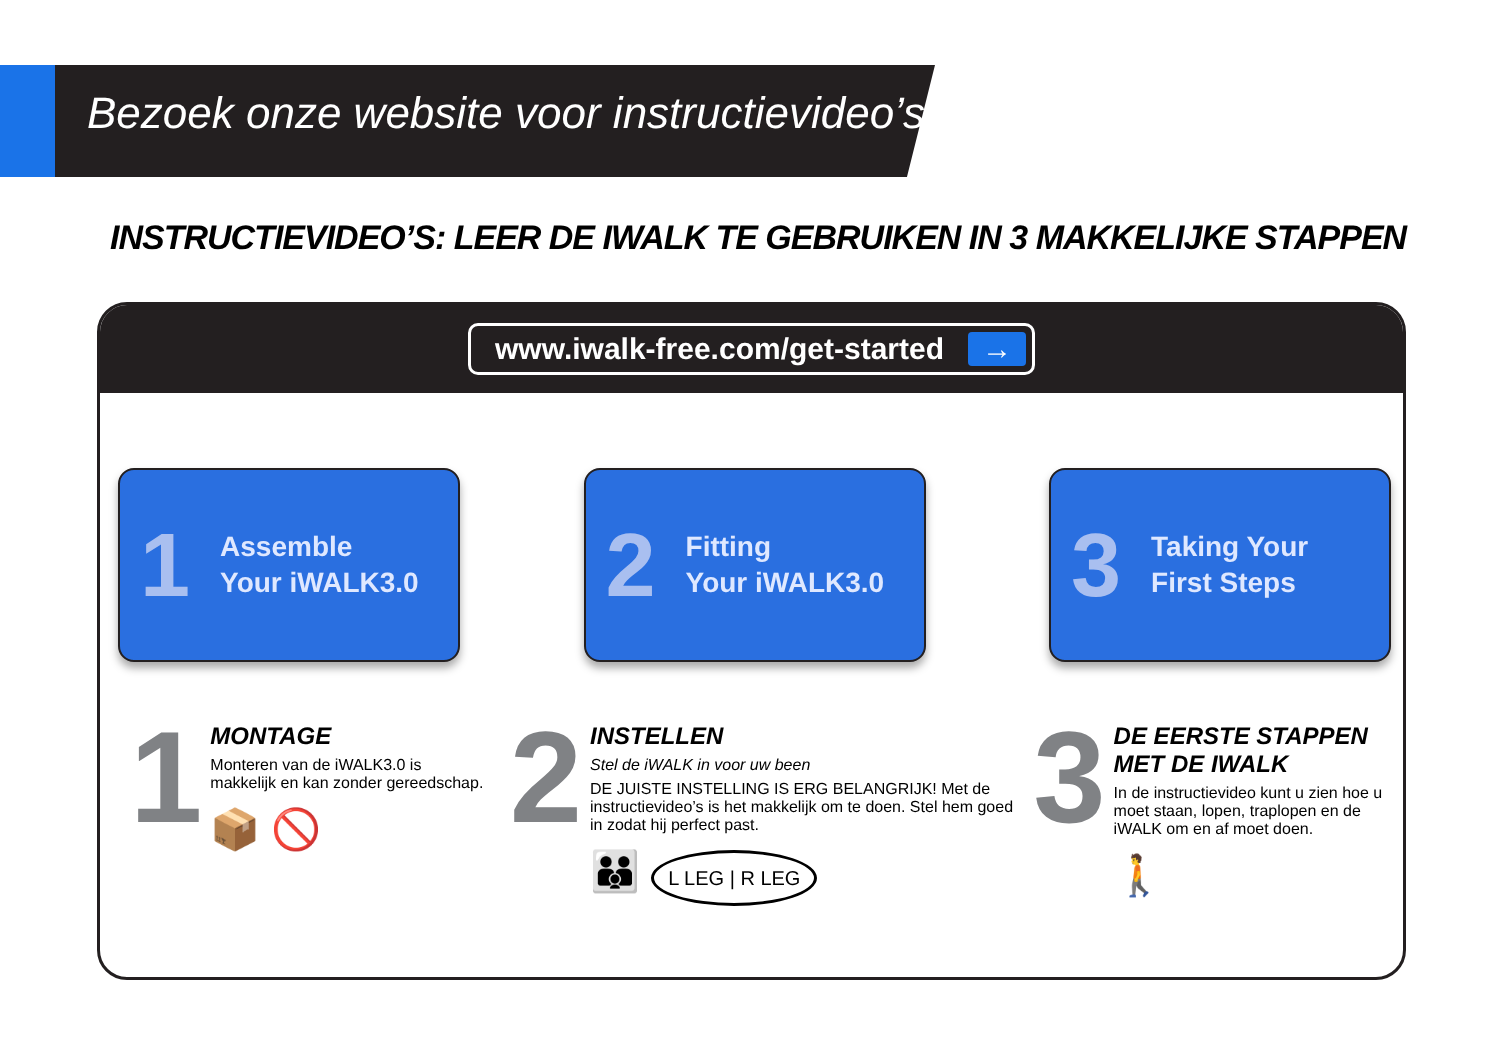Bezoek onze website voor instructievideo’s
INSTRUCTIEVIDEO’S: LEER DE IWALK TE GEBRUIKEN IN 3 MAKKELIJKE STAPPEN
www.iwalk-free.com/get-started →
1 Assemble
Your iWALK3.0
2 Fitting
Your iWALK3.0
3 Taking Your
First Steps
1
MONTAGE
Monteren van de iWALK3.0 is makkelijk en kan zonder gereedschap.
📦 🚫
2
INSTELLEN
Stel de iWALK in voor uw been
DE JUISTE INSTELLING IS ERG BELANGRIJK! Met de instructievideo’s is het makkelijk om te doen. Stel hem goed in zodat hij perfect past.
👪 L LEG | R LEG
3
DE EERSTE STAPPEN MET DE IWALK
In de instructievideo kunt u zien hoe u moet staan, lopen, traplopen en de iWALK om en af moet doen.
🚶